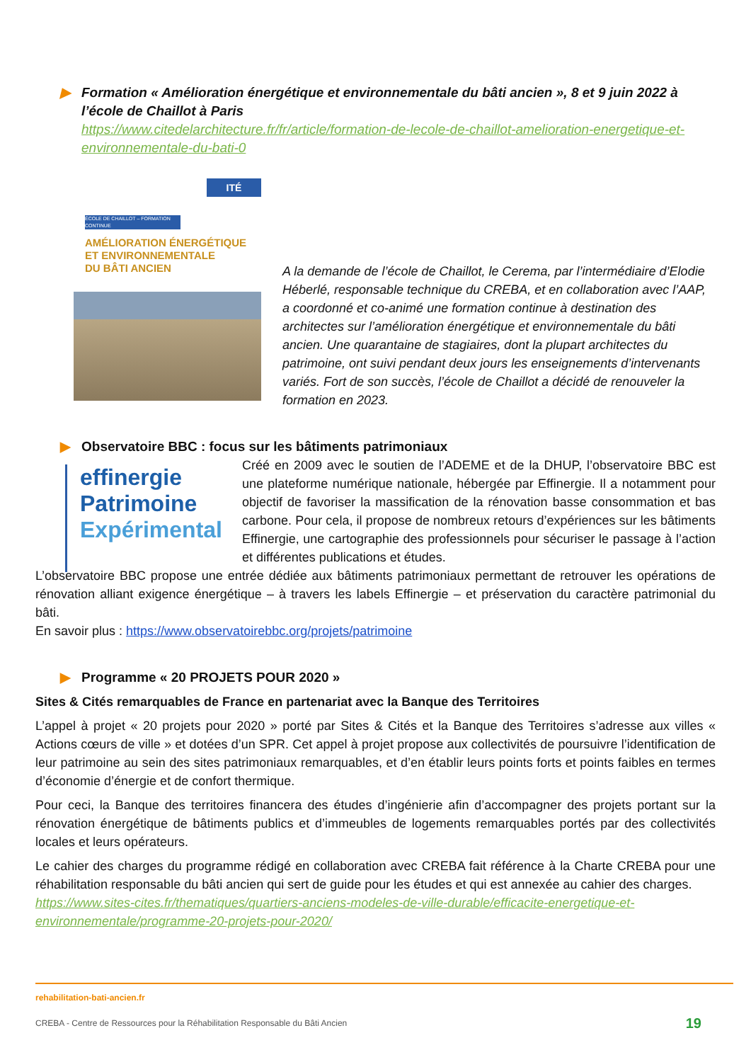▶ Formation « Amélioration énergétique et environnementale du bâti ancien », 8 et 9 juin 2022 à l’école de Chaillot à Paris
https://www.citedelarchitecture.fr/fr/article/formation-de-lecole-de-chaillot-amelioration-energetique-et-environnementale-du-bati-0
ITÉ
ÉCOLE DE CHAILLOT – FORMATION CONTINUE
AMÉLIORATION ÉNERGÉTIQUE
ET ENVIRONNEMENTALE
DU BÂTI ANCIEN
A la demande de l’école de Chaillot, le Cerema, par l’intermédiaire d’Elodie Héberlé, responsable technique du CREBA, et en collaboration avec l’AAP, a coordonné et co-animé une formation continue à destination des architectes sur l’amélioration énergétique et environnementale du bâti ancien. Une quarantaine de stagiaires, dont la plupart architectes du patrimoine, ont suivi pendant deux jours les enseignements d’intervenants variés. Fort de son succès, l’école de Chaillot a décidé de renouveler la formation en 2023.
▶ Observatoire BBC : focus sur les bâtiments patrimoniaux
effinergie
Patrimoine
Expérimental
Créé en 2009 avec le soutien de l’ADEME et de la DHUP, l’observatoire BBC est une plateforme numérique nationale, hébergée par Effinergie. Il a notamment pour objectif de favoriser la massification de la rénovation basse consommation et bas carbone. Pour cela, il propose de nombreux retours d’expériences sur les bâtiments Effinergie, une cartographie des professionnels pour sécuriser le passage à l’action et différentes publications et études.
L’observatoire BBC propose une entrée dédiée aux bâtiments patrimoniaux permettant de retrouver les opérations de rénovation alliant exigence énergétique – à travers les labels Effinergie – et préservation du caractère patrimonial du bâti.
En savoir plus : https://www.observatoirebbc.org/projets/patrimoine
▶ Programme « 20 PROJETS POUR 2020 »
Sites & Cités remarquables de France en partenariat avec la Banque des Territoires
L’appel à projet « 20 projets pour 2020 » porté par Sites & Cités et la Banque des Territoires s’adresse aux villes « Actions cœurs de ville » et dotées d’un SPR. Cet appel à projet propose aux collectivités de poursuivre l’identification de leur patrimoine au sein des sites patrimoniaux remarquables, et d’en établir leurs points forts et points faibles en termes d’économie d’énergie et de confort thermique.
Pour ceci, la Banque des territoires financera des études d’ingénierie afin d’accompagner des projets portant sur la rénovation énergétique de bâtiments publics et d’immeubles de logements remarquables portés par des collectivités locales et leurs opérateurs.
Le cahier des charges du programme rédigé en collaboration avec CREBA fait référence à la Charte CREBA pour une réhabilitation responsable du bâti ancien qui sert de guide pour les études et qui est annexée au cahier des charges.
https://www.sites-cites.fr/thematiques/quartiers-anciens-modeles-de-ville-durable/efficacite-energetique-et-environnementale/programme-20-projets-pour-2020/
rehabilitation-bati-ancien.fr
CREBA - Centre de Ressources pour la Réhabilitation Responsable du Bâti Ancien 19